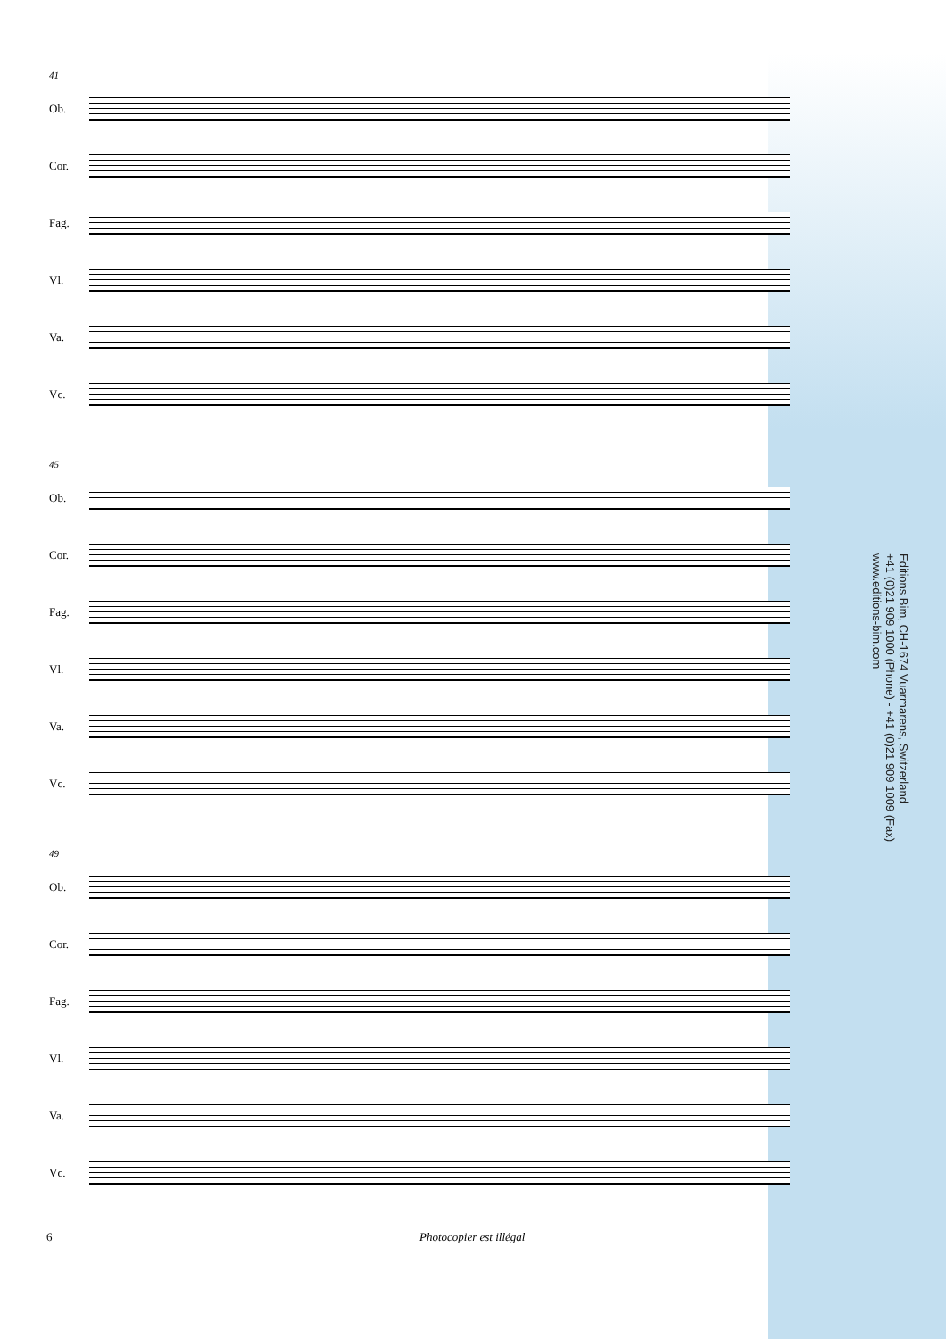41
Ob.
Cor.
Fag.
Vl.
Va.
Vc.
45
Ob.
Cor.
Fag.
Vl.
Va.
Vc.
49
Ob.
Cor.
Fag.
Vl.
Va.
Vc.
Editions Bim, CH-1674 Vuarmarens, Switzerland
+41 (0)21 909 1000 (Phone) - +41 (0)21 909 1009 (Fax)
www.editions-bim.com
6 Photocopier est illégal